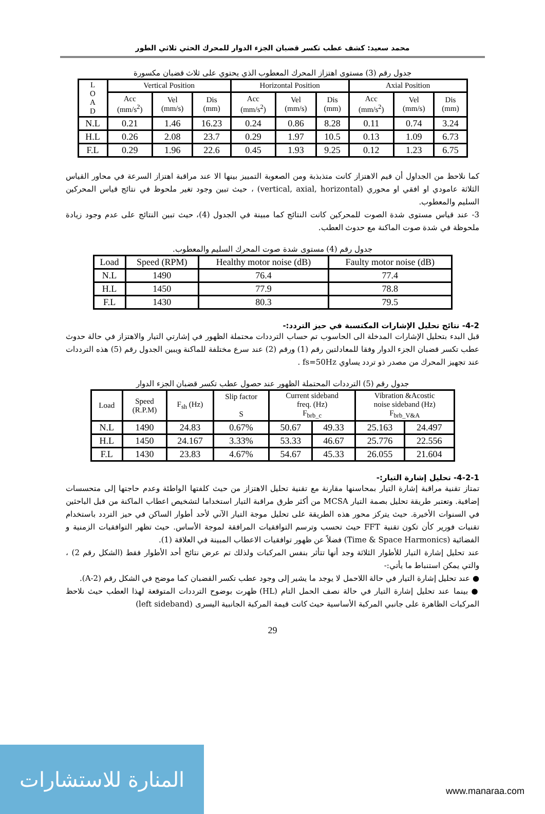محمد سعيد: كشف عطب تكسر قضبان الجزء الدوار للمحرك الحثي ثلاثي الطور
جدول رقم (3) مستوى اهتزاز المحرك المعطوب الذي يحتوي على ثلاث قضبان مكسورة
| L O A D | Vertical Position | | | Horizontal Position | | | Axial Position | | |
| --- | --- | --- | --- | --- | --- | --- | --- | --- | --- |
| | Acc (mm/s<sup>2</sup>) | Vel (mm/s) | Dis (mm) | Acc (mm/s<sup>2</sup>) | Vel (mm/s) | Dis (mm) | Acc (mm/s<sup>2</sup>) | Vel (mm/s) | Dis (mm) |
| N.L | 0.21 | 1.46 | 16.23 | 0.24 | 0.86 | 8.28 | 0.11 | 0.74 | 3.24 |
| H.L | 0.26 | 2.08 | 23.7 | 0.29 | 1.97 | 10.5 | 0.13 | 1.09 | 6.73 |
| F.L | 0.29 | 1.96 | 22.6 | 0.45 | 1.93 | 9.25 | 0.12 | 1.23 | 6.75 |
كما نلاحظ من الجداول أن قيم الاهتزاز كانت متذبذبة ومن الصعوبة التمييز بينها الا عند مراقبة اهتزاز السرعة في محاور القياس الثلاثة عامودي او افقي او محوري (vertical, axial, horizontal) ، حيث تبين وجود تغير ملحوظ في نتائج قياس المحركين السليم والمعطوب.
3- عند قياس مستوى شدة الصوت للمحركين كانت النتائج كما مبينة في الجدول (4)، حيث تبين النتائج على عدم وجود زيادة ملحوظة في شدة صوت الماكنة مع حدوث العطب.
جدول رقم (4) مستوى شدة صوت المحرك السليم والمعطوب.
| Load | Speed (RPM) | Healthy motor noise (dB) | Faulty motor noise (dB) |
| N.L | 1490 | 76.4 | 77.4 |
| H.L | 1450 | 77.9 | 78.8 |
| F.L | 1430 | 80.3 | 79.5 |
4-2- نتائج تحليل الإشارات المكتسبة في حيز التردد:-
قبل البدء بتحليل الإشارات المدخلة الى الحاسوب تم حساب الترددات محتملة الظهور في إشارتي التيار والاهتزاز في حالة حدوث عطب تكسر قضبان الجزء الدوار وفقا للمعادلتين رقم (1) ورقم (2) عند سرع مختلفة للماكنة ويبين الجدول رقم (5) هذه الترددات عند تجهيز المحرك من مصدر ذو تردد يساوي fs=50Hz .
جدول رقم (5) الترددات المحتملة الظهور عند حصول عطب تكسر قضبان الجزء الدوار
| Load | Speed (R.P.M) | F<sub>sh</sub> (Hz) | Slip factor S | Current sideband freq. (Hz) F<sub>brb_c</sub> | | Vibration &Acostic noise sideband (Hz) F<sub>brb_V&A</sub> | |
| --- | --- | --- | --- | --- | --- | --- | --- |
| N.L | 1490 | 24.83 | 0.67% | 50.67 | 49.33 | 25.163 | 24.497 |
| H.L | 1450 | 24.167 | 3.33% | 53.33 | 46.67 | 25.776 | 22.556 |
| F.L | 1430 | 23.83 | 4.67% | 54.67 | 45.33 | 26.055 | 21.604 |
4-2-1- تحليل إشارة التيار:-
تمتاز تقنية مراقبة إشارة التيار بمحاسنها مقارنة مع تقنية تحليل الاهتزاز من حيث كلفتها الواطئة وعدم حاجتها إلى متحسسات إضافية. وتعتبر طريقة تحليل بصمة التيار MCSA من أكثر طرق مراقبة التيار استخداما لتشخيص اعطاب الماكنة من قبل الباحثين في السنوات الأخيرة. حيث يتركز محور هذه الطريقة على تحليل موجة التيار الآني لأحد أطوار الساكن في حيز التردد باستخدام تقنيات فورير كأن تكون تقنية FFT حيث تحسب وترسم التوافقيات المرافقة لموجة الأساس. حيث تظهر التوافقيات الزمنية و الفضائية (Time & Space Harmonics) فضلاً عن ظهور توافقيات الاعطاب المبينة في العلاقة (1).
عند تحليل إشارة التيار للأطوار الثلاثة وجد أنها تتأثر بنفس المركبات ولذلك تم عرض نتائج أحد الأطوار فقط (الشكل رقم 2) ، والتي يمكن استنباط ما يأتي:-
● عند تحليل إشارة التيار في حالة اللاحمل لا يوجد ما يشير إلى وجود عطب تكسر القضبان كما موضح في الشكل رقم (2-A).
● بينما عند تحليل إشارة التيار في حالة نصف الحمل التام (HL) ظهرت بوضوح الترددات المتوقعة لهذا العطب حيث نلاحظ المركبات الظاهرة على جانبي المركبة الأساسية حيث كانت قيمة المركبة الجانبية اليسرى (left sideband)
29
المنارة للاستشارات
www.manaraa.com